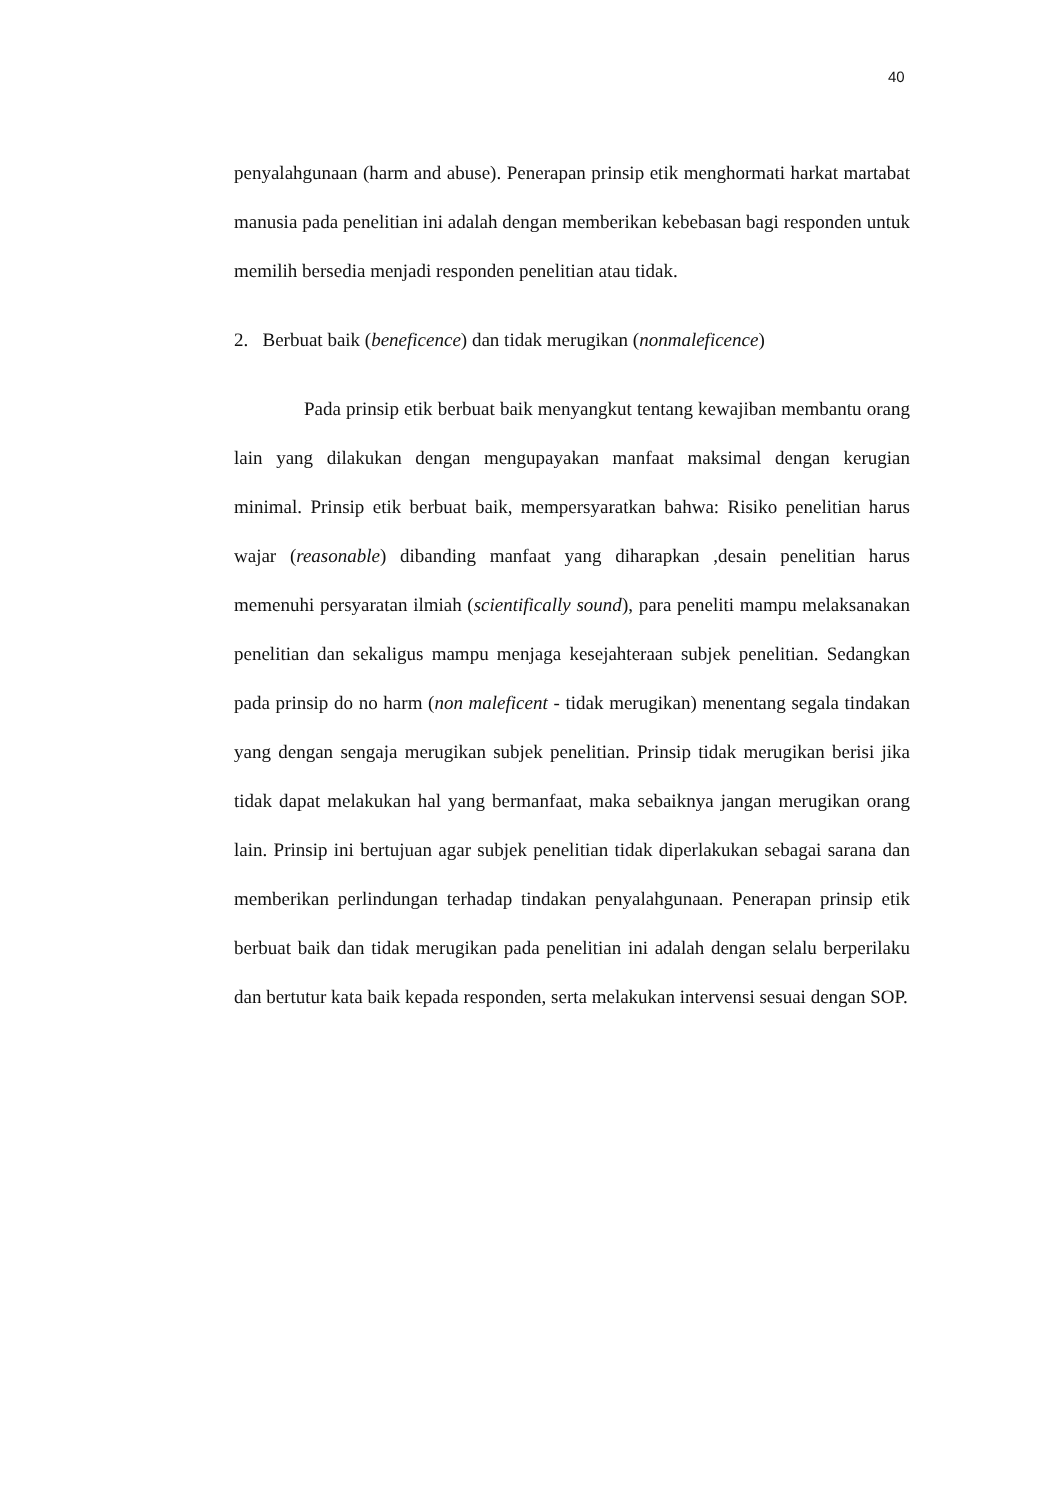40
penyalahgunaan (harm and abuse). Penerapan prinsip etik menghormati harkat martabat manusia pada penelitian ini adalah dengan memberikan kebebasan bagi responden untuk memilih bersedia menjadi responden penelitian atau tidak.
2. Berbuat baik (beneficence) dan tidak merugikan (nonmaleficence)
Pada prinsip etik berbuat baik menyangkut tentang kewajiban membantu orang lain yang dilakukan dengan mengupayakan manfaat maksimal dengan kerugian minimal. Prinsip etik berbuat baik, mempersyaratkan bahwa: Risiko penelitian harus wajar (reasonable) dibanding manfaat yang diharapkan ,desain penelitian harus memenuhi persyaratan ilmiah (scientifically sound), para peneliti mampu melaksanakan penelitian dan sekaligus mampu menjaga kesejahteraan subjek penelitian. Sedangkan pada prinsip do no harm (non maleficent - tidak merugikan) menentang segala tindakan yang dengan sengaja merugikan subjek penelitian. Prinsip tidak merugikan berisi jika tidak dapat melakukan hal yang bermanfaat, maka sebaiknya jangan merugikan orang lain. Prinsip ini bertujuan agar subjek penelitian tidak diperlakukan sebagai sarana dan memberikan perlindungan terhadap tindakan penyalahgunaan. Penerapan prinsip etik berbuat baik dan tidak merugikan pada penelitian ini adalah dengan selalu berperilaku dan bertutur kata baik kepada responden, serta melakukan intervensi sesuai dengan SOP.